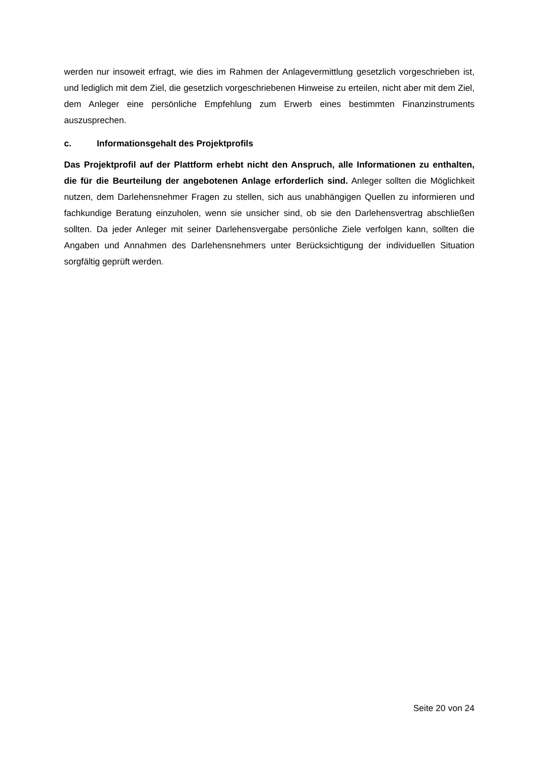werden nur insoweit erfragt, wie dies im Rahmen der Anlagevermittlung gesetzlich vorge­schrieben ist, und lediglich mit dem Ziel, die gesetzlich vorgeschriebenen Hinweise zu erteilen, nicht aber mit dem Ziel, dem Anleger eine persönliche Empfehlung zum Erwerb eines be­stimmten Finanzinstruments auszusprechen.
c. Informationsgehalt des Projektprofils
Das Projektprofil auf der Plattform erhebt nicht den Anspruch, alle Informationen zu enthalten, die für die Beurteilung der angebotenen Anlage erforderlich sind. Anleger soll­ten die Möglichkeit nutzen, dem Darlehensnehmer Fragen zu stellen, sich aus unabhängigen Quellen zu informieren und fachkundige Beratung einzuholen, wenn sie unsicher sind, ob sie den Darlehensvertrag abschließen sollten. Da jeder Anleger mit seiner Darlehensvergabe per­sönliche Ziele verfolgen kann, sollten die Angaben und Annahmen des Darlehensnehmers unter Berücksichtigung der individuellen Situation sorgfältig geprüft werden.
Seite 20 von 24